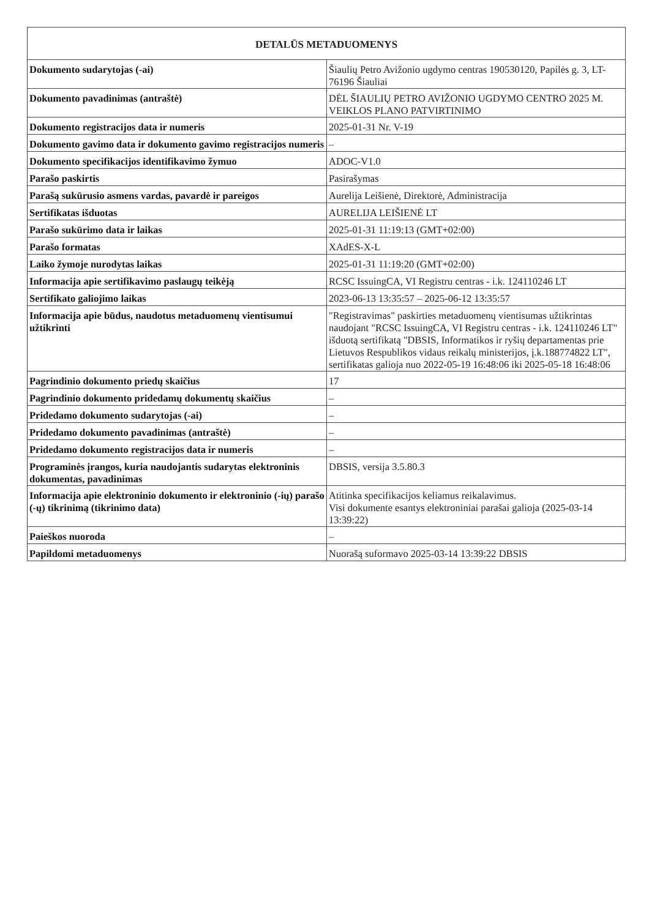| DETALŪS METADUOMENYS | |
| --- | --- |
| Dokumento sudarytojas (-ai) | Šiaulių Petro Avižonio ugdymo centras 190530120, Papilės g. 3, LT-76196 Šiauliai |
| Dokumento pavadinimas (antraštė) | DĖL ŠIAULIŲ PETRO AVIŽONIO UGDYMO CENTRO 2025 M. VEIKLOS PLANO PATVIRTINIMO |
| Dokumento registracijos data ir numeris | 2025-01-31 Nr. V-19 |
| Dokumento gavimo data ir dokumento gavimo registracijos numeris | – |
| Dokumento specifikacijos identifikavimo žymuo | ADOC-V1.0 |
| Parašo paskirtis | Pasirašymas |
| Parašą sukūrusio asmens vardas, pavardė ir pareigos | Aurelija Leišienė, Direktorė, Administracija |
| Sertifikatas išduotas | AURELIJA LEIŠIENĖ LT |
| Parašo sukūrimo data ir laikas | 2025-01-31 11:19:13 (GMT+02:00) |
| Parašo formatas | XAdES-X-L |
| Laiko žymoje nurodytas laikas | 2025-01-31 11:19:20 (GMT+02:00) |
| Informacija apie sertifikavimo paslaugų teikėją | RCSC IssuingCA, VI Registru centras - i.k. 124110246 LT |
| Sertifikato galiojimo laikas | 2023-06-13 13:35:57 – 2025-06-12 13:35:57 |
| Informacija apie būdus, naudotus metaduomenų vientisumui užtikrinti | "Registravimas" paskirties metaduomenų vientisumas užtikrintas naudojant "RCSC IssuingCA, VI Registru centras - i.k. 124110246 LT" išduotą sertifikatą "DBSIS, Informatikos ir ryšių departamentas prie Lietuvos Respublikos vidaus reikalų ministerijos, į.k.188774822 LT", sertifikatas galioja nuo 2022-05-19 16:48:06 iki 2025-05-18 16:48:06 |
| Pagrindinio dokumento priedų skaičius | 17 |
| Pagrindinio dokumento pridedamų dokumentų skaičius | – |
| Pridedamo dokumento sudarytojas (-ai) | – |
| Pridedamo dokumento pavadinimas (antraštė) | – |
| Pridedamo dokumento registracijos data ir numeris | – |
| Programinės įrangos, kuria naudojantis sudarytas elektroninis dokumentas, pavadinimas | DBSIS, versija 3.5.80.3 |
| Informacija apie elektroninio dokumento ir elektroninio (-ių) parašo (-ų) tikrinimą (tikrinimo data) | Atitinka specifikacijos keliamus reikalavimus. Visi dokumente esantys elektroniniai parašai galioja (2025-03-14 13:39:22) |
| Paieškos nuoroda | – |
| Papildomi metaduomenys | Nuorašą suformavo 2025-03-14 13:39:22 DBSIS |